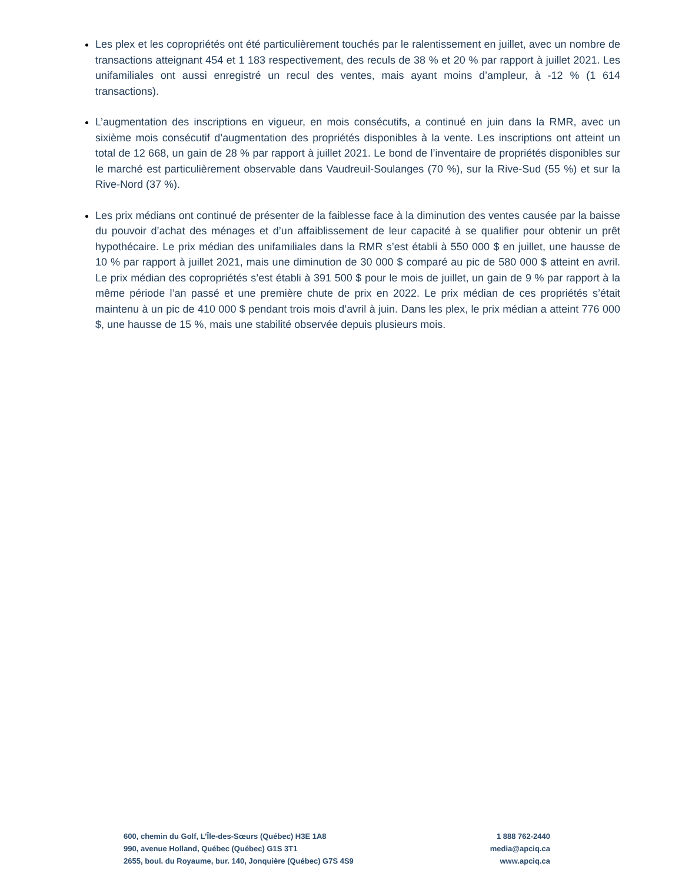Les plex et les copropriétés ont été particulièrement touchés par le ralentissement en juillet, avec un nombre de transactions atteignant 454 et 1 183 respectivement, des reculs de 38 % et 20 % par rapport à juillet 2021. Les unifamiliales ont aussi enregistré un recul des ventes, mais ayant moins d’ampleur, à -12 % (1 614 transactions).
L’augmentation des inscriptions en vigueur, en mois consécutifs, a continué en juin dans la RMR, avec un sixième mois consécutif d’augmentation des propriétés disponibles à la vente. Les inscriptions ont atteint un total de 12 668, un gain de 28 % par rapport à juillet 2021. Le bond de l’inventaire de propriétés disponibles sur le marché est particulièrement observable dans Vaudreuil-Soulanges (70 %), sur la Rive-Sud (55 %) et sur la Rive-Nord (37 %).
Les prix médians ont continué de présenter de la faiblesse face à la diminution des ventes causée par la baisse du pouvoir d’achat des ménages et d’un affaiblissement de leur capacité à se qualifier pour obtenir un prêt hypothécaire. Le prix médian des unifamiliales dans la RMR s’est établi à 550 000 $ en juillet, une hausse de 10 % par rapport à juillet 2021, mais une diminution de 30 000 $ comparé au pic de 580 000 $ atteint en avril. Le prix médian des copropriétés s’est établi à 391 500 $ pour le mois de juillet, un gain de 9 % par rapport à la même période l’an passé et une première chute de prix en 2022. Le prix médian de ces propriétés s’était maintenu à un pic de 410 000 $ pendant trois mois d’avril à juin. Dans les plex, le prix médian a atteint 776 000 $, une hausse de 15 %, mais une stabilité observée depuis plusieurs mois.
600, chemin du Golf, L’Île-des-Sœurs (Québec) H3E 1A8
990, avenue Holland, Québec (Québec) G1S 3T1
2655, boul. du Royaume, bur. 140, Jonquière (Québec) G7S 4S9
1 888 762-2440
media@apciq.ca
www.apciq.ca